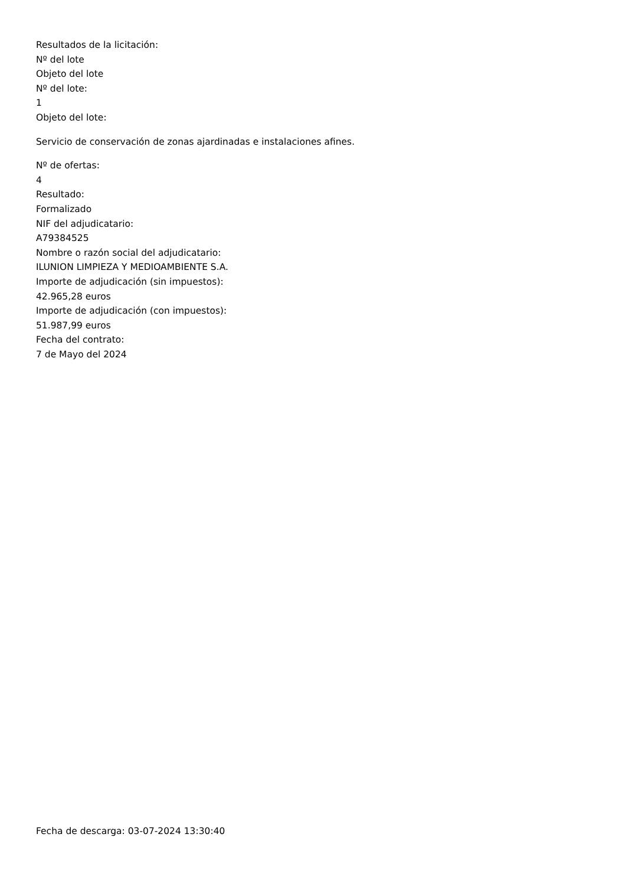Resultados de la licitación:
Nº del lote
Objeto del lote
Nº del lote:
1
Objeto del lote:
Servicio de conservación de zonas ajardinadas e instalaciones afines.
Nº de ofertas:
4
Resultado:
Formalizado
NIF del adjudicatario:
A79384525
Nombre o razón social del adjudicatario:
ILUNION LIMPIEZA Y MEDIOAMBIENTE S.A.
Importe de adjudicación (sin impuestos):
42.965,28 euros
Importe de adjudicación (con impuestos):
51.987,99 euros
Fecha del contrato:
7 de Mayo del 2024
Fecha de descarga: 03-07-2024 13:30:40